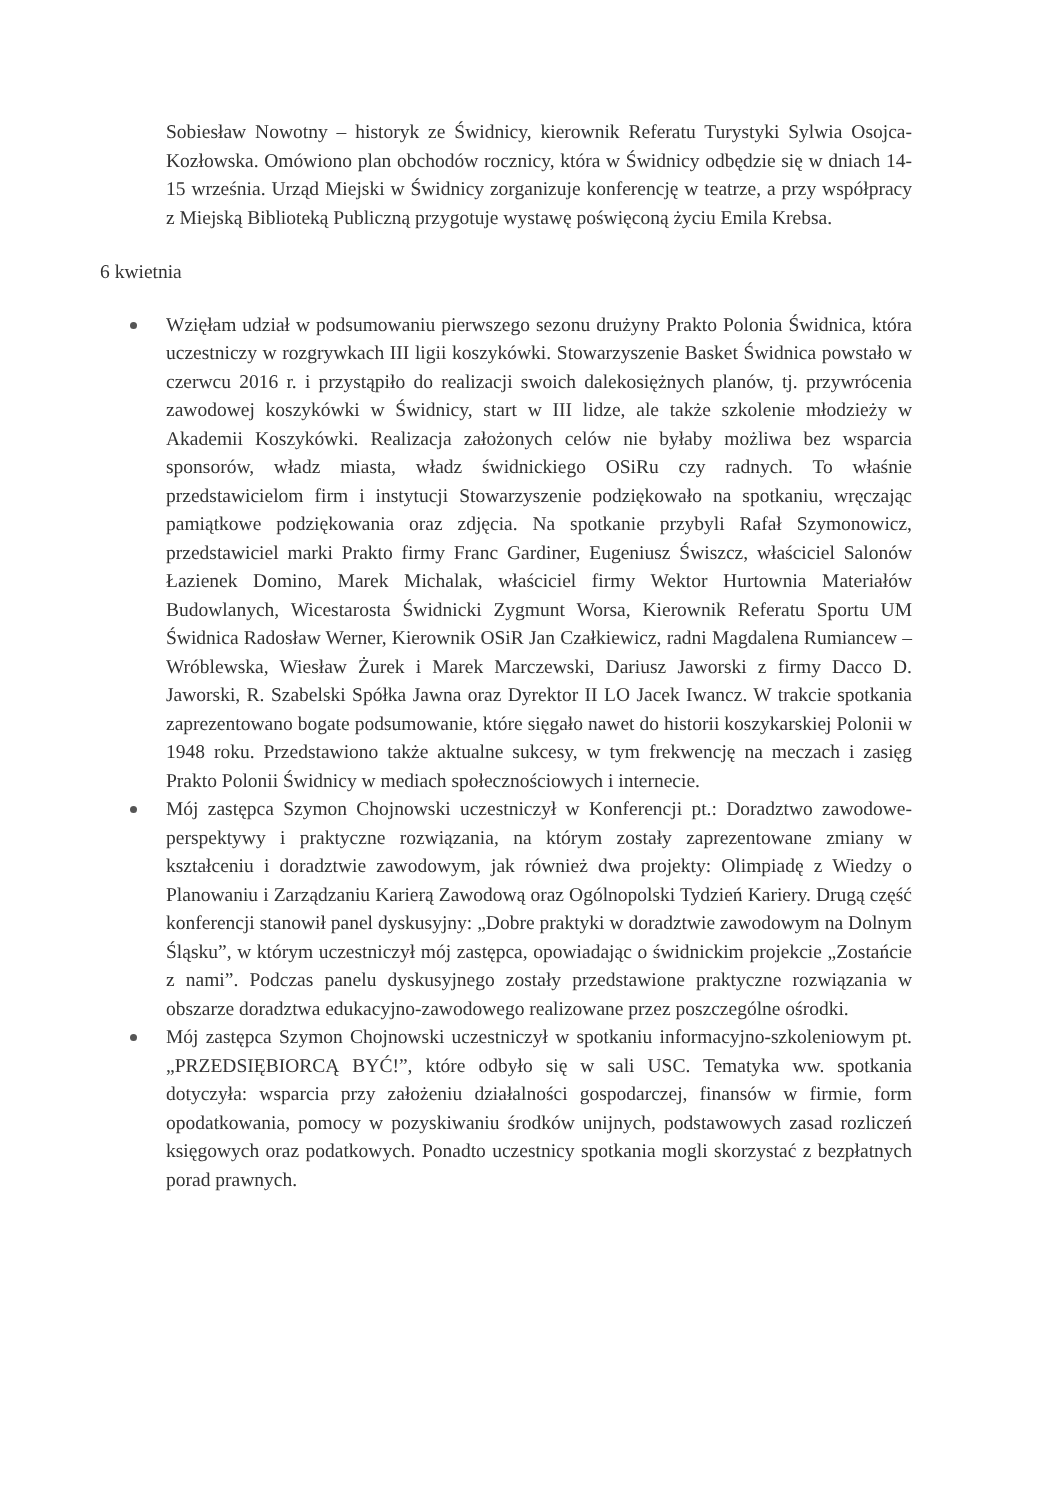Sobiesław Nowotny – historyk ze Świdnicy, kierownik Referatu Turystyki Sylwia Osojca-Kozłowska. Omówiono plan obchodów rocznicy, która w Świdnicy odbędzie się w dniach 14-15 września. Urząd Miejski w Świdnicy zorganizuje konferencję w teatrze, a przy współpracy z Miejską Biblioteką Publiczną przygotuje wystawę poświęconą życiu Emila Krebsa.
6 kwietnia
Wzięłam udział w podsumowaniu pierwszego sezonu drużyny Prakto Polonia Świdnica, która uczestniczy w rozgrywkach III ligii koszykówki. Stowarzyszenie Basket Świdnica powstało w czerwcu 2016 r. i przystąpiło do realizacji swoich dalekosiężnych planów, tj. przywrócenia zawodowej koszykówki w Świdnicy, start w III lidze, ale także szkolenie młodzieży w Akademii Koszykówki. Realizacja założonych celów nie byłaby możliwa bez wsparcia sponsorów, władz miasta, władz świdnickiego OSiRu czy radnych. To właśnie przedstawicielom firm i instytucji Stowarzyszenie podziękowało na spotkaniu, wręczając pamiątkowe podziękowania oraz zdjęcia. Na spotkanie przybyli Rafał Szymonowicz, przedstawiciel marki Prakto firmy Franc Gardiner, Eugeniusz Świszcz, właściciel Salonów Łazienek Domino, Marek Michalak, właściciel firmy Wektor Hurtownia Materiałów Budowlanych, Wicestarosta Świdnicki Zygmunt Worsa, Kierownik Referatu Sportu UM Świdnica Radosław Werner, Kierownik OSiR Jan Czałkiewicz, radni Magdalena Rumiancew – Wróblewska, Wiesław Żurek i Marek Marczewski, Dariusz Jaworski z firmy Dacco D. Jaworski, R. Szabelski Spółka Jawna oraz Dyrektor II LO Jacek Iwancz. W trakcie spotkania zaprezentowano bogate podsumowanie, które sięgało nawet do historii koszykarskiej Polonii w 1948 roku. Przedstawiono także aktualne sukcesy, w tym frekwencję na meczach i zasięg Prakto Polonii Świdnicy w mediach społecznościowych i internecie.
Mój zastępca Szymon Chojnowski uczestniczył w Konferencji pt.: Doradztwo zawodowe-perspektywy i praktyczne rozwiązania, na którym zostały zaprezentowane zmiany w kształceniu i doradztwie zawodowym, jak również dwa projekty: Olimpiadę z Wiedzy o Planowaniu i Zarządzaniu Karierą Zawodową oraz Ogólnopolski Tydzień Kariery. Drugą część konferencji stanowił panel dyskusyjny: „Dobre praktyki w doradztwie zawodowym na Dolnym Śląsku”, w którym uczestniczył mój zastępca, opowiadając o świdnickim projekcie „Zostańcie z nami”. Podczas panelu dyskusyjnego zostały przedstawione praktyczne rozwiązania w obszarze doradztwa edukacyjno-zawodowego realizowane przez poszczególne ośrodki.
Mój zastępca Szymon Chojnowski uczestniczył w spotkaniu informacyjno-szkoleniowym pt. „PRZEDSIĘBIORCĄ BYĆ!”, które odbyło się w sali USC. Tematyka ww. spotkania dotyczyła: wsparcia przy założeniu działalności gospodarczej, finansów w firmie, form opodatkowania, pomocy w pozyskiwaniu środków unijnych, podstawowych zasad rozliczeń księgowych oraz podatkowych. Ponadto uczestnicy spotkania mogli skorzystać z bezpłatnych porad prawnych.